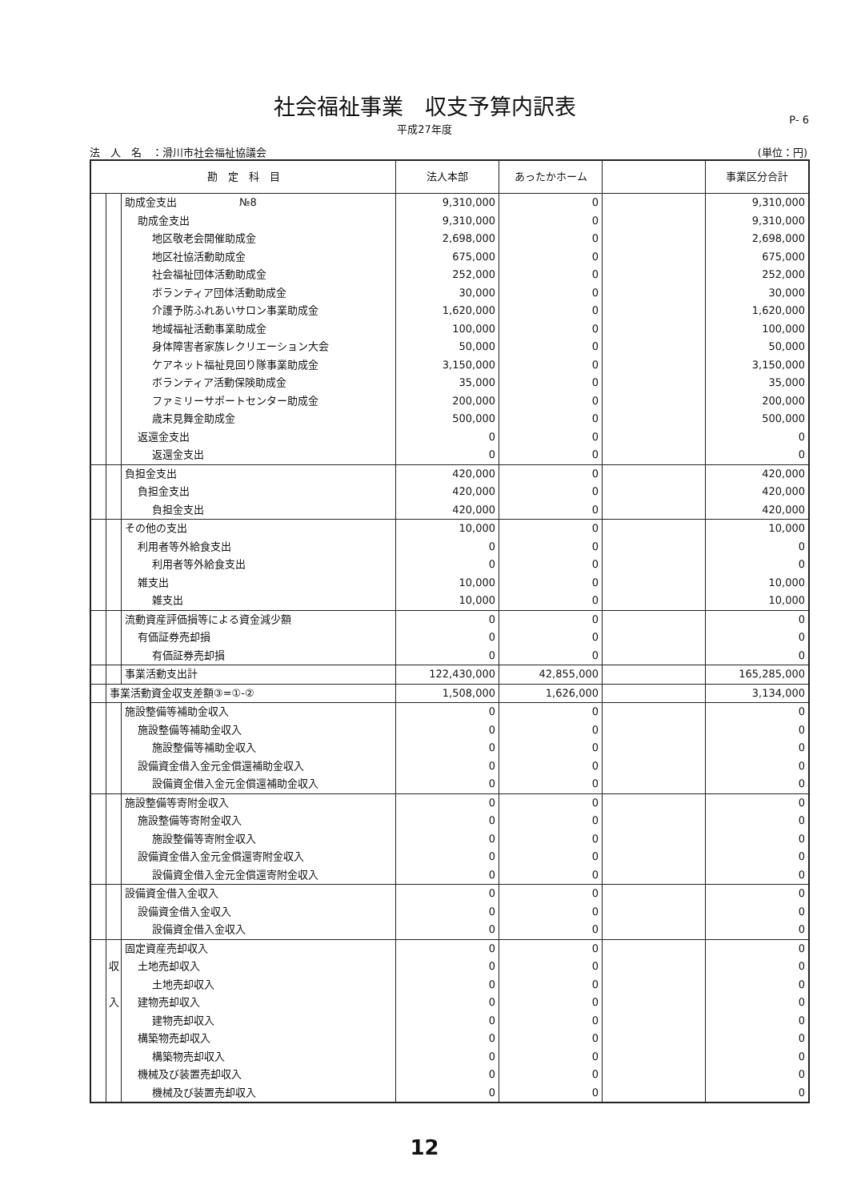社会福祉事業　収支予算内訳表
平成27年度
P- 6
法　人　名　：滑川市社会福祉協議会 (単位：円)
| 勘 定 科 目 | | | 法人本部 | あったかホーム | | 事業区分合計 |
| --- | --- | --- | --- | --- | --- | --- |
| | | 助成金支出 №8 | 9,310,000 | 0 | | 9,310,000 |
| | | 助成金支出 | 9,310,000 | 0 | | 9,310,000 |
| | | 地区敬老会開催助成金 | 2,698,000 | 0 | | 2,698,000 |
| | | 地区社協活動助成金 | 675,000 | 0 | | 675,000 |
| | | 社会福祉団体活動助成金 | 252,000 | 0 | | 252,000 |
| | | ボランティア団体活動助成金 | 30,000 | 0 | | 30,000 |
| | | 介護予防ふれあいサロン事業助成金 | 1,620,000 | 0 | | 1,620,000 |
| | | 地域福祉活動事業助成金 | 100,000 | 0 | | 100,000 |
| | | 身体障害者家族レクリエーション大会 | 50,000 | 0 | | 50,000 |
| | | ケアネット福祉見回り隊事業助成金 | 3,150,000 | 0 | | 3,150,000 |
| | | ボランティア活動保険助成金 | 35,000 | 0 | | 35,000 |
| | | ファミリーサポートセンター助成金 | 200,000 | 0 | | 200,000 |
| | | 歳末見舞金助成金 | 500,000 | 0 | | 500,000 |
| | | 返還金支出 | 0 | 0 | | 0 |
| | | 返還金支出 | 0 | 0 | | 0 |
| | | 負担金支出 | 420,000 | 0 | | 420,000 |
| | | 負担金支出 | 420,000 | 0 | | 420,000 |
| | | 負担金支出 | 420,000 | 0 | | 420,000 |
| | | その他の支出 | 10,000 | 0 | | 10,000 |
| | | 利用者等外給食支出 | 0 | 0 | | 0 |
| | | 利用者等外給食支出 | 0 | 0 | | 0 |
| | | 雑支出 | 10,000 | 0 | | 10,000 |
| | | 雑支出 | 10,000 | 0 | | 10,000 |
| | | 流動資産評価損等による資金減少額 | 0 | 0 | | 0 |
| | | 有価証券売却損 | 0 | 0 | | 0 |
| | | 有価証券売却損 | 0 | 0 | | 0 |
| | | 事業活動支出計 | 122,430,000 | 42,855,000 | | 165,285,000 |
| | 事業活動資金収支差額③=①-② | | 1,508,000 | 1,626,000 | | 3,134,000 |
| | | 施設整備等補助金収入 | 0 | 0 | | 0 |
| | | 施設整備等補助金収入 | 0 | 0 | | 0 |
| | | 施設整備等補助金収入 | 0 | 0 | | 0 |
| | | 設備資金借入金元金償還補助金収入 | 0 | 0 | | 0 |
| | | 設備資金借入金元金償還補助金収入 | 0 | 0 | | 0 |
| | | 施設整備等寄附金収入 | 0 | 0 | | 0 |
| | | 施設整備等寄附金収入 | 0 | 0 | | 0 |
| | | 施設整備等寄附金収入 | 0 | 0 | | 0 |
| | | 設備資金借入金元金償還寄附金収入 | 0 | 0 | | 0 |
| | | 設備資金借入金元金償還寄附金収入 | 0 | 0 | | 0 |
| | | 設備資金借入金収入 | 0 | 0 | | 0 |
| | | 設備資金借入金収入 | 0 | 0 | | 0 |
| | | 設備資金借入金収入 | 0 | 0 | | 0 |
| | | 固定資産売却収入 | 0 | 0 | | 0 |
| | 収 | 土地売却収入 | 0 | 0 | | 0 |
| | | 土地売却収入 | 0 | 0 | | 0 |
| | 入 | 建物売却収入 | 0 | 0 | | 0 |
| | | 建物売却収入 | 0 | 0 | | 0 |
| | | 構築物売却収入 | 0 | 0 | | 0 |
| | | 構築物売却収入 | 0 | 0 | | 0 |
| | | 機械及び装置売却収入 | 0 | 0 | | 0 |
| | | 機械及び装置売却収入 | 0 | 0 | | 0 |
12